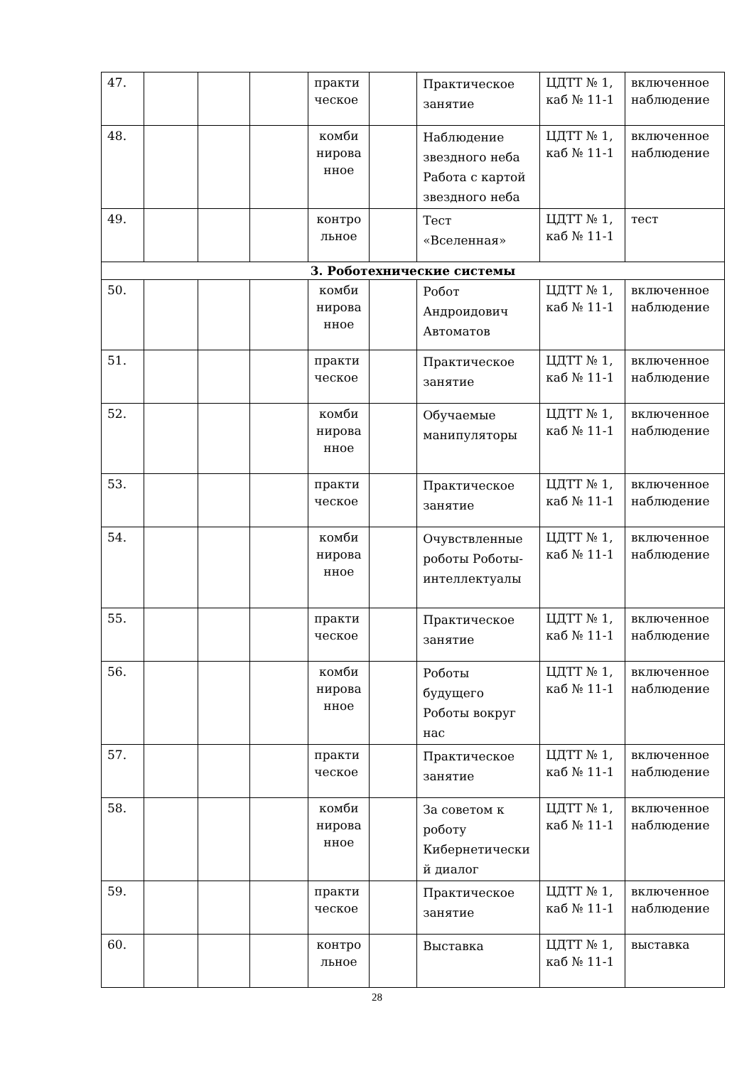| 47. | | | | практи ческое | | Практическое занятие | ЦДТТ № 1, каб № 11-1 | включенное наблюдение |
| 48. | | | | комби нирова нное | | Наблюдение звездного неба Работа с картой звездного неба | ЦДТТ № 1, каб № 11-1 | включенное наблюдение |
| 49. | | | | контро льное | | Тест «Вселенная» | ЦДТТ № 1, каб № 11-1 | тест |
| 3. Роботехнические системы | | | | | | | | |
| 50. | | | | комби нирова нное | | Робот Андроидович Автоматов | ЦДТТ № 1, каб № 11-1 | включенное наблюдение |
| 51. | | | | практи ческое | | Практическое занятие | ЦДТТ № 1, каб № 11-1 | включенное наблюдение |
| 52. | | | | комби нирова нное | | Обучаемые манипуляторы | ЦДТТ № 1, каб № 11-1 | включенное наблюдение |
| 53. | | | | практи ческое | | Практическое занятие | ЦДТТ № 1, каб № 11-1 | включенное наблюдение |
| 54. | | | | комби нирова нное | | Очувствленные роботы Роботы-интеллектуалы | ЦДТТ № 1, каб № 11-1 | включенное наблюдение |
| 55. | | | | практи ческое | | Практическое занятие | ЦДТТ № 1, каб № 11-1 | включенное наблюдение |
| 56. | | | | комби нирова нное | | Роботы будущего Роботы вокруг нас | ЦДТТ № 1, каб № 11-1 | включенное наблюдение |
| 57. | | | | практи ческое | | Практическое занятие | ЦДТТ № 1, каб № 11-1 | включенное наблюдение |
| 58. | | | | комби нирова нное | | За советом к роботу Кибернетически й диалог | ЦДТТ № 1, каб № 11-1 | включенное наблюдение |
| 59. | | | | практи ческое | | Практическое занятие | ЦДТТ № 1, каб № 11-1 | включенное наблюдение |
| 60. | | | | контро льное | | Выставка | ЦДТТ № 1, каб № 11-1 | выставка |
28